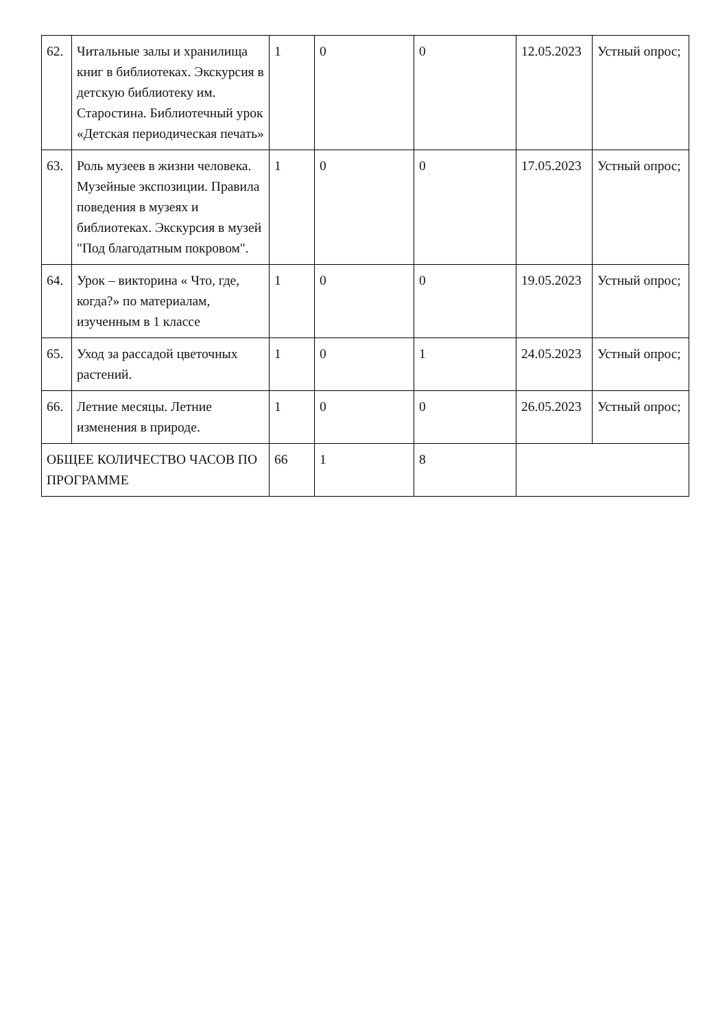| 62. | Читальные залы и хранилища книг в библиотеках. Экскурсия в детскую библиотеку им. Старостина. Библиотечный урок «Детская периодическая печать» | 1 | 0 | 0 | 12.05.2023 | Устный опрос; |
| 63. | Роль музеев в жизни человека. Музейные экспозиции. Правила поведения в музеях и библиотеках. Экскурсия в музей "Под благодатным покровом". | 1 | 0 | 0 | 17.05.2023 | Устный опрос; |
| 64. | Урок – викторина « Что, где, когда?» по материалам, изученным в 1 классе | 1 | 0 | 0 | 19.05.2023 | Устный опрос; |
| 65. | Уход за рассадой цветочных растений. | 1 | 0 | 1 | 24.05.2023 | Устный опрос; |
| 66. | Летние месяцы. Летние изменения в природе. | 1 | 0 | 0 | 26.05.2023 | Устный опрос; |
| ОБЩЕЕ КОЛИЧЕСТВО ЧАСОВ ПО ПРОГРАММЕ | | 66 | 1 | 8 | | |